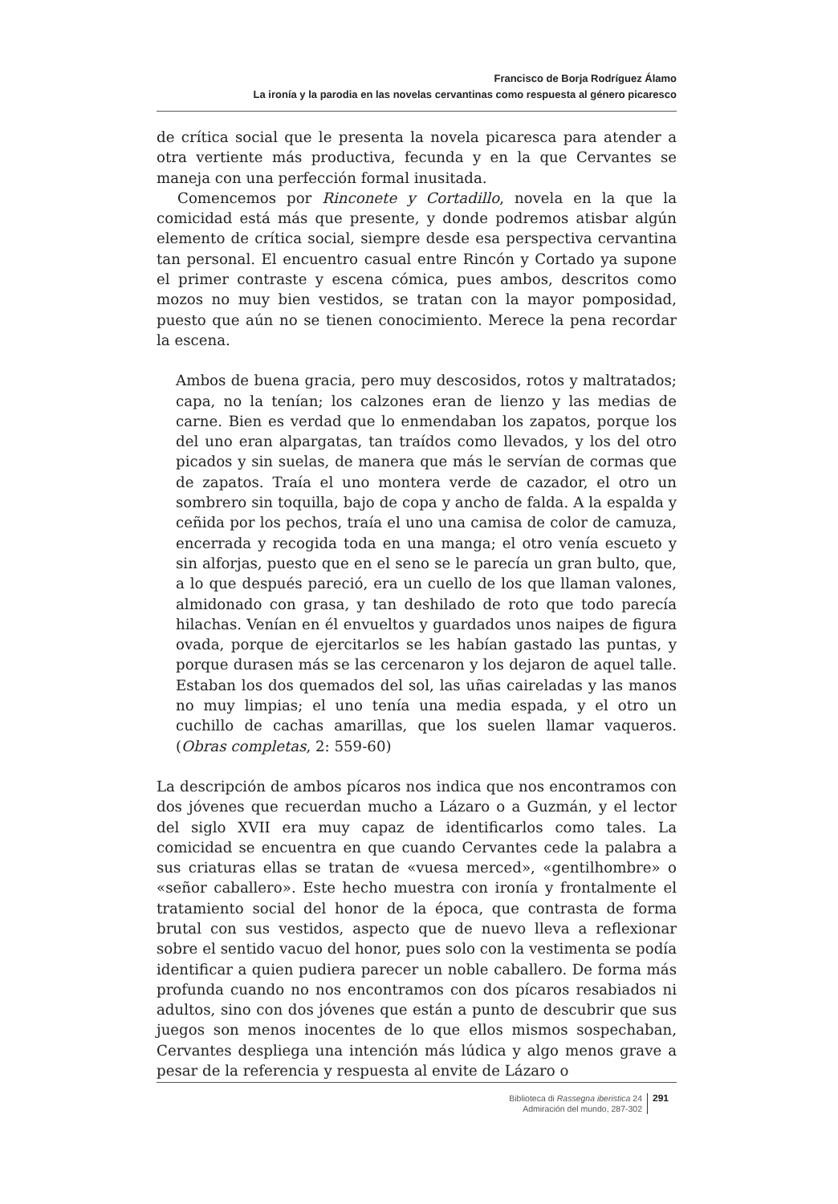Francisco de Borja Rodríguez Álamo
La ironía y la parodia en las novelas cervantinas como respuesta al género picaresco
de crítica social que le presenta la novela picaresca para atender a otra vertiente más productiva, fecunda y en la que Cervantes se maneja con una perfección formal inusitada.
Comencemos por Rinconete y Cortadillo, novela en la que la comicidad está más que presente, y donde podremos atisbar algún elemento de crítica social, siempre desde esa perspectiva cervantina tan personal. El encuentro casual entre Rincón y Cortado ya supone el primer contraste y escena cómica, pues ambos, descritos como mozos no muy bien vestidos, se tratan con la mayor pomposidad, puesto que aún no se tienen conocimiento. Merece la pena recordar la escena.
Ambos de buena gracia, pero muy descosidos, rotos y maltratados; capa, no la tenían; los calzones eran de lienzo y las medias de carne. Bien es verdad que lo enmendaban los zapatos, porque los del uno eran alpargatas, tan traídos como llevados, y los del otro picados y sin suelas, de manera que más le servían de cormas que de zapatos. Traía el uno montera verde de cazador, el otro un sombrero sin toquilla, bajo de copa y ancho de falda. A la espalda y ceñida por los pechos, traía el uno una camisa de color de camuza, encerrada y recogida toda en una manga; el otro venía escueto y sin alforjas, puesto que en el seno se le parecía un gran bulto, que, a lo que después pareció, era un cuello de los que llaman valones, almidonado con grasa, y tan deshilado de roto que todo parecía hilachas. Venían en él envueltos y guardados unos naipes de figura ovada, porque de ejercitarlos se les habían gastado las puntas, y porque durasen más se las cercenaron y los dejaron de aquel talle. Estaban los dos quemados del sol, las uñas caireladas y las manos no muy limpias; el uno tenía una media espada, y el otro un cuchillo de cachas amarillas, que los suelen llamar vaqueros. (Obras completas, 2: 559-60)
La descripción de ambos pícaros nos indica que nos encontramos con dos jóvenes que recuerdan mucho a Lázaro o a Guzmán, y el lector del siglo XVII era muy capaz de identificarlos como tales. La comicidad se encuentra en que cuando Cervantes cede la palabra a sus criaturas ellas se tratan de «vuesa merced», «gentilhombre» o «señor caballero». Este hecho muestra con ironía y frontalmente el tratamiento social del honor de la época, que contrasta de forma brutal con sus vestidos, aspecto que de nuevo lleva a reflexionar sobre el sentido vacuo del honor, pues solo con la vestimenta se podía identificar a quien pudiera parecer un noble caballero. De forma más profunda cuando no nos encontramos con dos pícaros resabiados ni adultos, sino con dos jóvenes que están a punto de descubrir que sus juegos son menos inocentes de lo que ellos mismos sospechaban, Cervantes despliega una intención más lúdica y algo menos grave a pesar de la referencia y respuesta al envite de Lázaro o
Biblioteca di Rassegna iberistica 24
Admiración del mundo, 287-302
291